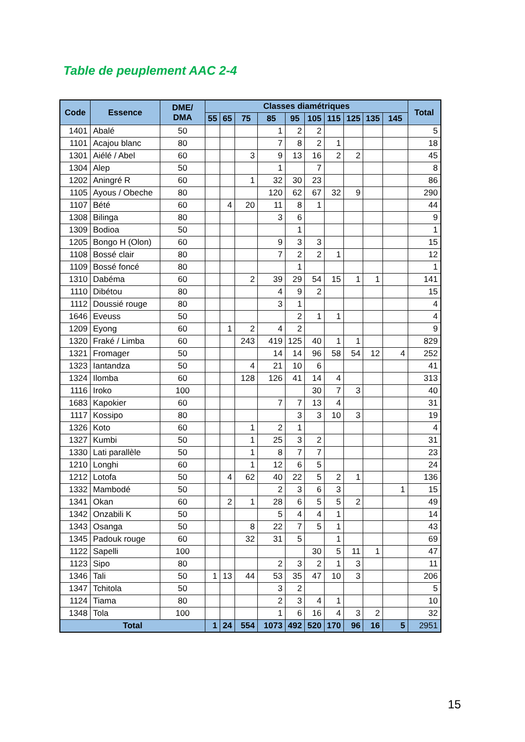Table de peuplement AAC 2-4
| Code | Essence | DME/ DMA | Classes diamétriques | | | | | | | | | | Total |
| --- | --- | --- | --- | --- | --- | --- | --- | --- | --- | --- | --- | --- | --- |
| | | | 55 | 65 | 75 | 85 | 95 | 105 | 115 | 125 | 135 | 145 | |
| 1401 | Abalé | 50 | | | | 1 | 2 | 2 | | | | | 5 |
| 1101 | Acajou blanc | 80 | | | | 7 | 8 | 2 | 1 | | | | 18 |
| 1301 | Aiélé / Abel | 60 | | | 3 | 9 | 13 | 16 | 2 | 2 | | | 45 |
| 1304 | Alep | 50 | | | | 1 | | 7 | | | | | 8 |
| 1202 | Aningré R | 60 | | | 1 | 32 | 30 | 23 | | | | | 86 |
| 1105 | Ayous / Obeche | 80 | | | | 120 | 62 | 67 | 32 | 9 | | | 290 |
| 1107 | Bété | 60 | | 4 | 20 | 11 | 8 | 1 | | | | | 44 |
| 1308 | Bilinga | 80 | | | | 3 | 6 | | | | | | 9 |
| 1309 | Bodioa | 50 | | | | | 1 | | | | | | 1 |
| 1205 | Bongo H (Olon) | 60 | | | | 9 | 3 | 3 | | | | | 15 |
| 1108 | Bossé clair | 80 | | | | 7 | 2 | 2 | 1 | | | | 12 |
| 1109 | Bossé foncé | 80 | | | | | 1 | | | | | | 1 |
| 1310 | Dabéma | 60 | | | 2 | 39 | 29 | 54 | 15 | 1 | 1 | | 141 |
| 1110 | Dibétou | 80 | | | | 4 | 9 | 2 | | | | | 15 |
| 1112 | Doussié rouge | 80 | | | | 3 | 1 | | | | | | 4 |
| 1646 | Eveuss | 50 | | | | | 2 | 1 | 1 | | | | 4 |
| 1209 | Eyong | 60 | | 1 | 2 | 4 | 2 | | | | | | 9 |
| 1320 | Fraké / Limba | 60 | | | 243 | 419 | 125 | 40 | 1 | 1 | | | 829 |
| 1321 | Fromager | 50 | | | | 14 | 14 | 96 | 58 | 54 | 12 | 4 | 252 |
| 1323 | Iantandza | 50 | | | 4 | 21 | 10 | 6 | | | | | 41 |
| 1324 | Ilomba | 60 | | | 128 | 126 | 41 | 14 | 4 | | | | 313 |
| 1116 | Iroko | 100 | | | | | | 30 | 7 | 3 | | | 40 |
| 1683 | Kapokier | 60 | | | | 7 | 7 | 13 | 4 | | | | 31 |
| 1117 | Kossipo | 80 | | | | | 3 | 3 | 10 | 3 | | | 19 |
| 1326 | Koto | 60 | | | 1 | 2 | 1 | | | | | | 4 |
| 1327 | Kumbi | 50 | | | 1 | 25 | 3 | 2 | | | | | 31 |
| 1330 | Lati parallèle | 50 | | | 1 | 8 | 7 | 7 | | | | | 23 |
| 1210 | Longhi | 60 | | | 1 | 12 | 6 | 5 | | | | | 24 |
| 1212 | Lotofa | 50 | | 4 | 62 | 40 | 22 | 5 | 2 | 1 | | | 136 |
| 1332 | Mambodé | 50 | | | | 2 | 3 | 6 | 3 | | | 1 | 15 |
| 1341 | Okan | 60 | | 2 | 1 | 28 | 6 | 5 | 5 | 2 | | | 49 |
| 1342 | Onzabili K | 50 | | | | 5 | 4 | 4 | 1 | | | | 14 |
| 1343 | Osanga | 50 | | | 8 | 22 | 7 | 5 | 1 | | | | 43 |
| 1345 | Padouk rouge | 60 | | | 32 | 31 | 5 | | 1 | | | | 69 |
| 1122 | Sapelli | 100 | | | | | | 30 | 5 | 11 | 1 | | 47 |
| 1123 | Sipo | 80 | | | | 2 | 3 | 2 | 1 | 3 | | | 11 |
| 1346 | Tali | 50 | 1 | 13 | 44 | 53 | 35 | 47 | 10 | 3 | | | 206 |
| 1347 | Tchitola | 50 | | | | 3 | 2 | | | | | | 5 |
| 1124 | Tiama | 80 | | | | 2 | 3 | 4 | 1 | | | | 10 |
| 1348 | Tola | 100 | | | | 1 | 6 | 16 | 4 | 3 | 2 | | 32 |
| Total | | | 1 | 24 | 554 | 1073 | 492 | 520 | 170 | 96 | 16 | 5 | 2951 |
15